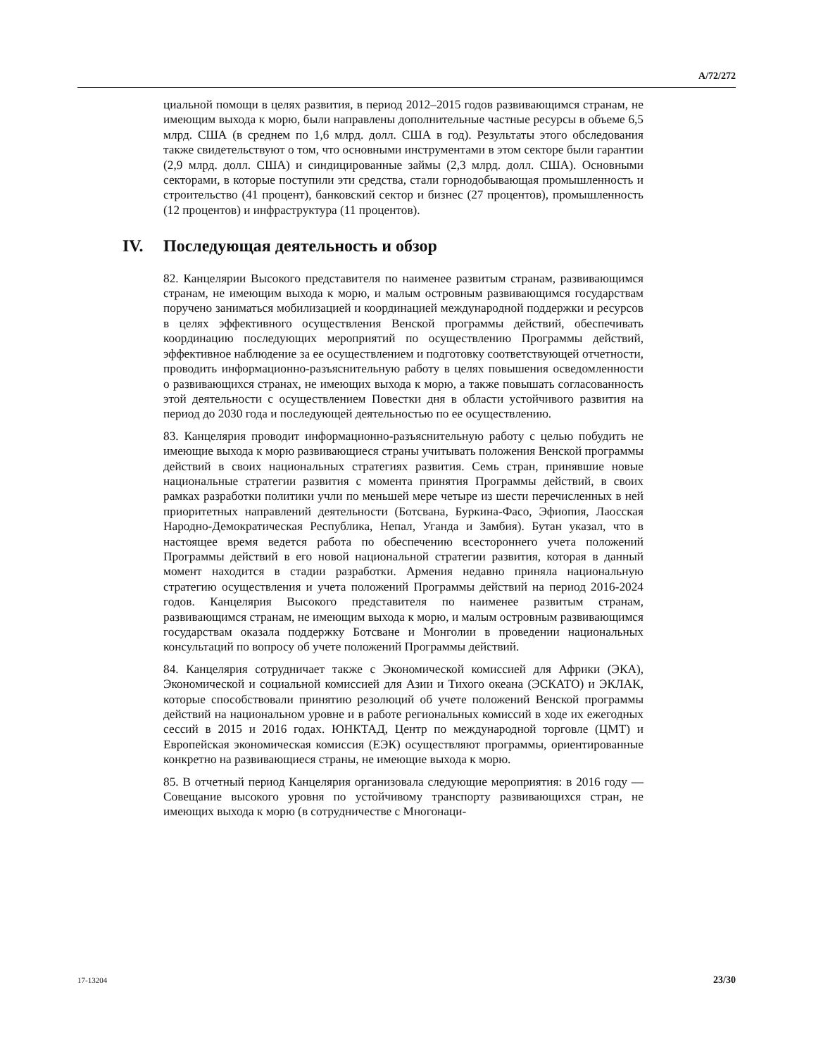A/72/272
циальной помощи в целях развития, в период 2012–2015 годов развивающимся странам, не имеющим выхода к морю, были направлены дополнительные частные ресурсы в объеме 6,5 млрд. США (в среднем по 1,6 млрд. долл. США в год). Результаты этого обследования также свидетельствуют о том, что основными инструментами в этом секторе были гарантии (2,9 млрд. долл. США) и синдицированные займы (2,3 млрд. долл. США). Основными секторами, в которые поступили эти средства, стали горнодобывающая промышленность и строительство (41 процент), банковский сектор и бизнес (27 процентов), промышленность (12 процентов) и инфраструктура (11 процентов).
IV. Последующая деятельность и обзор
82. Канцелярии Высокого представителя по наименее развитым странам, развивающимся странам, не имеющим выхода к морю, и малым островным развивающимся государствам поручено заниматься мобилизацией и координацией международной поддержки и ресурсов в целях эффективного осуществления Венской программы действий, обеспечивать координацию последующих мероприятий по осуществлению Программы действий, эффективное наблюдение за ее осуществлением и подготовку соответствующей отчетности, проводить информационно-разъяснительную работу в целях повышения осведомленности о развивающихся странах, не имеющих выхода к морю, а также повышать согласованность этой деятельности с осуществлением Повестки дня в области устойчивого развития на период до 2030 года и последующей деятельностью по ее осуществлению.
83. Канцелярия проводит информационно-разъяснительную работу с целью побудить не имеющие выхода к морю развивающиеся страны учитывать положения Венской программы действий в своих национальных стратегиях развития. Семь стран, принявшие новые национальные стратегии развития с момента принятия Программы действий, в своих рамках разработки политики учли по меньшей мере четыре из шести перечисленных в ней приоритетных направлений деятельности (Ботсвана, Буркина-Фасо, Эфиопия, Лаосская Народно-Демократическая Республика, Непал, Уганда и Замбия). Бутан указал, что в настоящее время ведется работа по обеспечению всестороннего учета положений Программы действий в его новой национальной стратегии развития, которая в данный момент находится в стадии разработки. Армения недавно приняла национальную стратегию осуществления и учета положений Программы действий на период 2016-2024 годов. Канцелярия Высокого представителя по наименее развитым странам, развивающимся странам, не имеющим выхода к морю, и малым островным развивающимся государствам оказала поддержку Ботсване и Монголии в проведении национальных консультаций по вопросу об учете положений Программы действий.
84. Канцелярия сотрудничает также с Экономической комиссией для Африки (ЭКА), Экономической и социальной комиссией для Азии и Тихого океана (ЭСКАТО) и ЭКЛАК, которые способствовали принятию резолюций об учете положений Венской программы действий на национальном уровне и в работе региональных комиссий в ходе их ежегодных сессий в 2015 и 2016 годах. ЮНКТАД, Центр по международной торговле (ЦМТ) и Европейская экономическая комиссия (ЕЭК) осуществляют программы, ориентированные конкретно на развивающиеся страны, не имеющие выхода к морю.
85. В отчетный период Канцелярия организовала следующие мероприятия: в 2016 году — Совещание высокого уровня по устойчивому транспорту развивающихся стран, не имеющих выхода к морю (в сотрудничестве с Многонаци-
17-13204 23/30